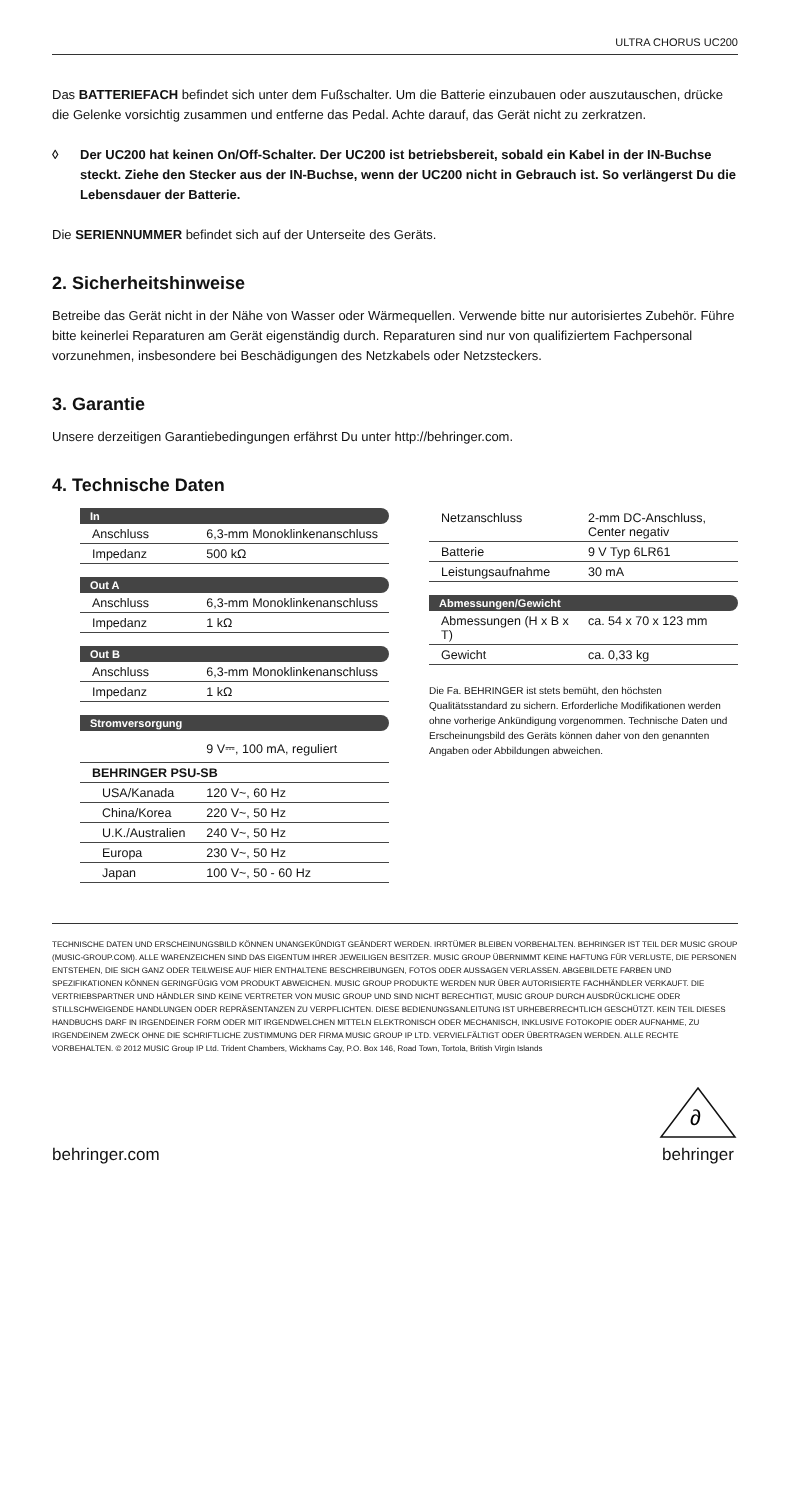ULTRA CHORUS UC200
Das BATTERIEFACH befindet sich unter dem Fußschalter. Um die Batterie einzubauen oder auszutauschen, drücke die Gelenke vorsichtig zusammen und entferne das Pedal. Achte darauf, das Gerät nicht zu zerkratzen.
◊ Der UC200 hat keinen On/Off-Schalter. Der UC200 ist betriebsbereit, sobald ein Kabel in der IN-Buchse steckt. Ziehe den Stecker aus der IN-Buchse, wenn der UC200 nicht in Gebrauch ist. So verlängerst Du die Lebensdauer der Batterie.
Die SERIENNUMMER befindet sich auf der Unterseite des Geräts.
2. Sicherheitshinweise
Betreibe das Gerät nicht in der Nähe von Wasser oder Wärmequellen. Verwende bitte nur autorisiertes Zubehör. Führe bitte keinerlei Reparaturen am Gerät eigenständig durch. Reparaturen sind nur von qualifiziertem Fachpersonal vorzunehmen, insbesondere bei Beschädigungen des Netzkabels oder Netzsteckers.
3. Garantie
Unsere derzeitigen Garantiebedingungen erfährst Du unter http://behringer.com.
4. Technische Daten
| In | |
| --- | --- |
| Anschluss | 6,3-mm Monoklinkenanschluss |
| Impedanz | 500 kΩ |
| Out A | |
| Anschluss | 6,3-mm Monoklinkenanschluss |
| Impedanz | 1 kΩ |
| Out B | |
| Anschluss | 6,3-mm Monoklinkenanschluss |
| Impedanz | 1 kΩ |
| Stromversorgung | |
| | 9 V⎓, 100 mA, reguliert |
| BEHRINGER PSU-SB | |
| USA/Kanada | 120 V~, 60 Hz |
| China/Korea | 220 V~, 50 Hz |
| U.K./Australien | 240 V~, 50 Hz |
| Europa | 230 V~, 50 Hz |
| Japan | 100 V~, 50 - 60 Hz |
| Netzanschluss | 2-mm DC-Anschluss, Center negativ |
| Batterie | 9 V Typ 6LR61 |
| Leistungsaufnahme | 30 mA |
| Abmessungen/Gewicht | |
| Abmessungen (H x B x T) | ca. 54 x 70 x 123 mm |
| Gewicht | ca. 0,33 kg |
Die Fa. BEHRINGER ist stets bemüht, den höchsten Qualitätsstandard zu sichern. Erforderliche Modifikationen werden ohne vorherige Ankündigung vorgenommen. Technische Daten und Erscheinungsbild des Geräts können daher von den genannten Angaben oder Abbildungen abweichen.
TECHNISCHE DATEN UND ERSCHEINUNGSBILD KÖNNEN UNANGEKÜNDIGT GEÄNDERT WERDEN. IRRTÜMER BLEIBEN VORBEHALTEN. BEHRINGER IST TEIL DER MUSIC GROUP (MUSIC-GROUP.COM). ALLE WARENZEICHEN SIND DAS EIGENTUM IHRER JEWEILIGEN BESITZER. MUSIC GROUP ÜBERNIMMT KEINE HAFTUNG FÜR VERLUSTE, DIE PERSONEN ENTSTEHEN, DIE SICH GANZ ODER TEILWEISE AUF HIER ENTHALTENE BESCHREIBUNGEN, FOTOS ODER AUSSAGEN VERLASSEN. ABGEBILDETE FARBEN UND SPEZIFIKATIONEN KÖNNEN GERINGFÜGIG VOM PRODUKT ABWEICHEN. MUSIC GROUP PRODUKTE WERDEN NUR ÜBER AUTORISIERTE FACHHÄNDLER VERKAUFT. DIE VERTRIEBSPARTNER UND HÄNDLER SIND KEINE VERTRETER VON MUSIC GROUP UND SIND NICHT BERECHTIGT, MUSIC GROUP DURCH AUSDRÜCKLICHE ODER STILLSCHWEIGENDE HANDLUNGEN ODER REPRÄSENTANZEN ZU VERPFLICHTEN. DIESE BEDIENUNGSANLEITUNG IST URHEBERRECHTLICH GESCHÜTZT. KEIN TEIL DIESES HANDBUCHS DARF IN IRGENDEINER FORM ODER MIT IRGENDWELCHEN MITTELN ELEKTRONISCH ODER MECHANISCH, INKLUSIVE FOTOKOPIE ODER AUFNAHME, ZU IRGENDEINEM ZWECK OHNE DIE SCHRIFTLICHE ZUSTIMMUNG DER FIRMA MUSIC GROUP IP LTD. VERVIELFÄLTIGT ODER ÜBERTRAGEN WERDEN. ALLE RECHTE VORBEHALTEN. © 2012 MUSIC Group IP Ltd. Trident Chambers, Wickhams Cay, P.O. Box 146, Road Town, Tortola, British Virgin Islands
behringer.com
∂
behringer